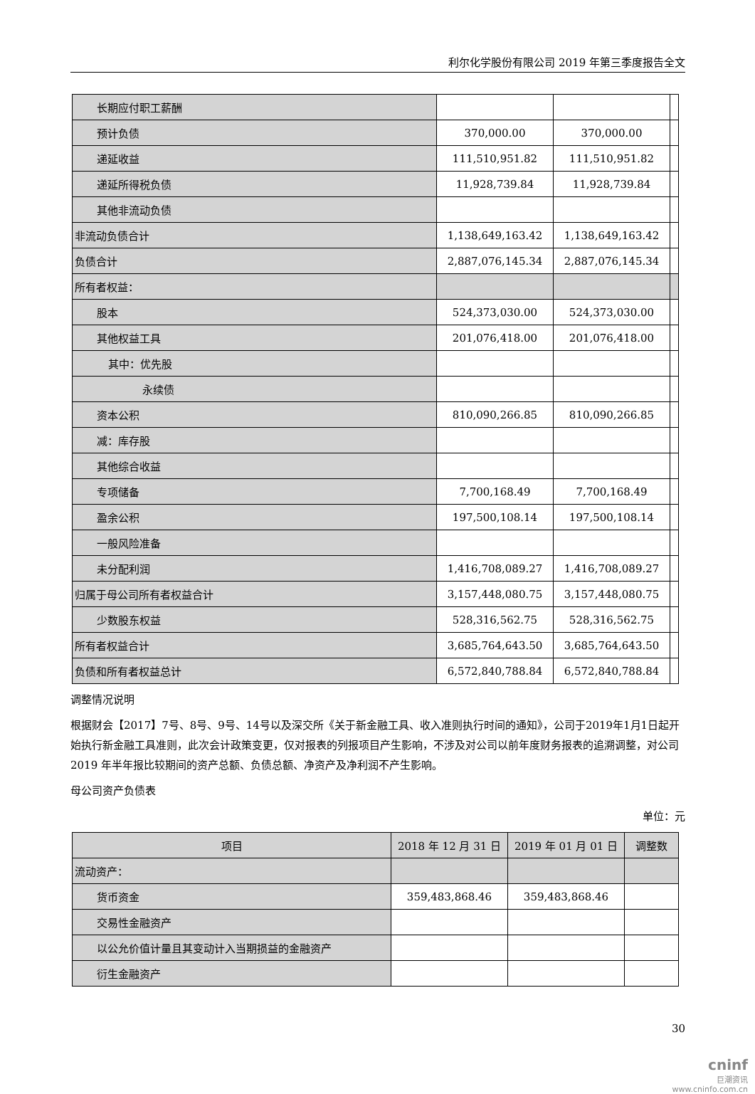利尔化学股份有限公司 2019 年第三季度报告全文
| 长期应付职工薪酬 | | | |
| 预计负债 | 370,000.00 | 370,000.00 | |
| 递延收益 | 111,510,951.82 | 111,510,951.82 | |
| 递延所得税负债 | 11,928,739.84 | 11,928,739.84 | |
| 其他非流动负债 | | | |
| 非流动负债合计 | 1,138,649,163.42 | 1,138,649,163.42 | |
| 负债合计 | 2,887,076,145.34 | 2,887,076,145.34 | |
| 所有者权益： | | | |
| 股本 | 524,373,030.00 | 524,373,030.00 | |
| 其他权益工具 | 201,076,418.00 | 201,076,418.00 | |
| 其中：优先股 | | | |
| 永续债 | | | |
| 资本公积 | 810,090,266.85 | 810,090,266.85 | |
| 减：库存股 | | | |
| 其他综合收益 | | | |
| 专项储备 | 7,700,168.49 | 7,700,168.49 | |
| 盈余公积 | 197,500,108.14 | 197,500,108.14 | |
| 一般风险准备 | | | |
| 未分配利润 | 1,416,708,089.27 | 1,416,708,089.27 | |
| 归属于母公司所有者权益合计 | 3,157,448,080.75 | 3,157,448,080.75 | |
| 少数股东权益 | 528,316,562.75 | 528,316,562.75 | |
| 所有者权益合计 | 3,685,764,643.50 | 3,685,764,643.50 | |
| 负债和所有者权益总计 | 6,572,840,788.84 | 6,572,840,788.84 | |
调整情况说明
根据财会【2017】7号、8号、9号、14号以及深交所《关于新金融工具、收入准则执行时间的通知》，公司于2019年1月1日起开始执行新金融工具准则，此次会计政策变更，仅对报表的列报项目产生影响，不涉及对公司以前年度财务报表的追溯调整，对公司 2019 年半年报比较期间的资产总额、负债总额、净资产及净利润不产生影响。
母公司资产负债表
单位：元
| 项目 | 2018 年 12 月 31 日 | 2019 年 01 月 01 日 | 调整数 |
| --- | --- | --- | --- |
| 流动资产： | | | |
| 货币资金 | 359,483,868.46 | 359,483,868.46 | |
| 交易性金融资产 | | | |
| 以公允价值计量且其变动计入当期损益的金融资产 | | | |
| 衍生金融资产 | | | |
30
cninf
巨潮资讯
www.cninfo.com.cn